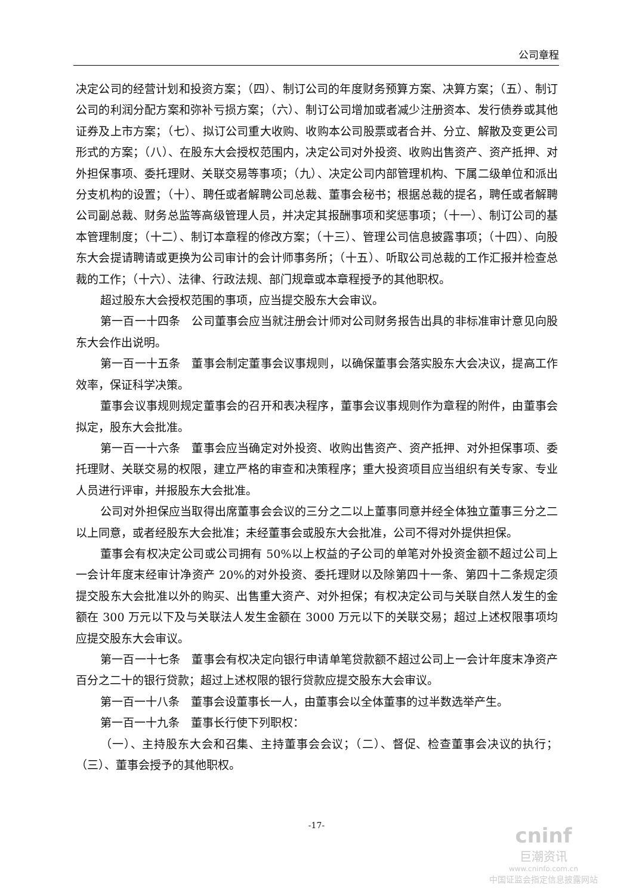公司章程
决定公司的经营计划和投资方案；（四）、制订公司的年度财务预算方案、决算方案；（五）、制订公司的利润分配方案和弥补亏损方案；（六）、制订公司增加或者减少注册资本、发行债券或其他证券及上市方案；（七）、拟订公司重大收购、收购本公司股票或者合并、分立、解散及变更公司形式的方案；（八）、在股东大会授权范围内，决定公司对外投资、收购出售资产、资产抵押、对外担保事项、委托理财、关联交易等事项；（九）、决定公司内部管理机构、下属二级单位和派出分支机构的设置；（十）、聘任或者解聘公司总裁、董事会秘书；根据总裁的提名，聘任或者解聘公司副总裁、财务总监等高级管理人员，并决定其报酬事项和奖惩事项；（十一）、制订公司的基本管理制度；（十二）、制订本章程的修改方案；（十三）、管理公司信息披露事项；（十四）、向股东大会提请聘请或更换为公司审计的会计师事务所；（十五）、听取公司总裁的工作汇报并检查总裁的工作；（十六）、法律、行政法规、部门规章或本章程授予的其他职权。
超过股东大会授权范围的事项，应当提交股东大会审议。
第一百一十四条　公司董事会应当就注册会计师对公司财务报告出具的非标准审计意见向股东大会作出说明。
第一百一十五条　董事会制定董事会议事规则，以确保董事会落实股东大会决议，提高工作效率，保证科学决策。
董事会议事规则规定董事会的召开和表决程序，董事会议事规则作为章程的附件，由董事会拟定，股东大会批准。
第一百一十六条　董事会应当确定对外投资、收购出售资产、资产抵押、对外担保事项、委托理财、关联交易的权限，建立严格的审查和决策程序；重大投资项目应当组织有关专家、专业人员进行评审，并报股东大会批准。
公司对外担保应当取得出席董事会会议的三分之二以上董事同意并经全体独立董事三分之二以上同意，或者经股东大会批准；未经董事会或股东大会批准，公司不得对外提供担保。
董事会有权决定公司或公司拥有 50%以上权益的子公司的单笔对外投资金额不超过公司上一会计年度末经审计净资产 20%的对外投资、委托理财以及除第四十一条、第四十二条规定须提交股东大会批准以外的购买、出售重大资产、对外担保；有权决定公司与关联自然人发生的金额在 300 万元以下及与关联法人发生金额在 3000 万元以下的关联交易；超过上述权限事项均应提交股东大会审议。
第一百一十七条　董事会有权决定向银行申请单笔贷款额不超过公司上一会计年度末净资产百分之二十的银行贷款；超过上述权限的银行贷款应提交股东大会审议。
第一百一十八条　董事会设董事长一人，由董事会以全体董事的过半数选举产生。
第一百一十九条　董事长行使下列职权：
（一）、主持股东大会和召集、主持董事会会议；（二）、督促、检查董事会决议的执行；（三）、董事会授予的其他职权。
-17-
cninf
巨潮资讯
www.cninfo.com.cn
中国证监会指定信息披露网站